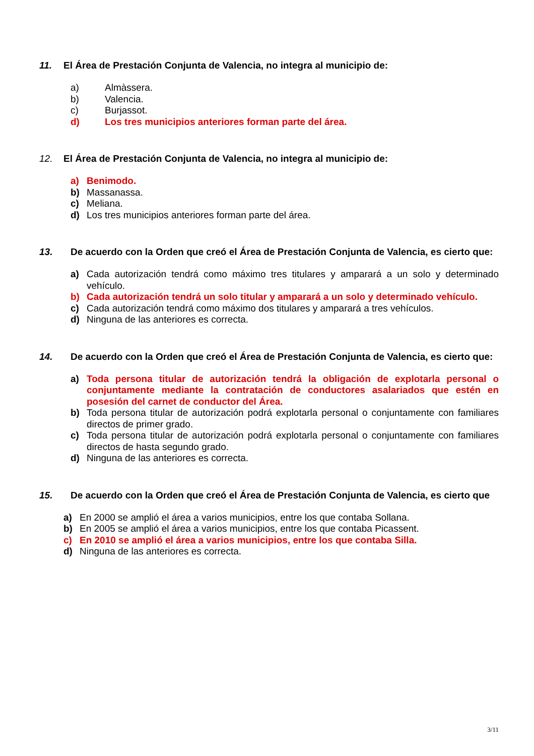11. El Área de Prestación Conjunta de Valencia, no integra al municipio de:
a) Almàssera.
b) Valencia.
c) Burjassot.
d) Los tres municipios anteriores forman parte del área.
12. El Área de Prestación Conjunta de Valencia, no integra al municipio de:
a) Benimodo.
b) Massanassa.
c) Meliana.
d) Los tres municipios anteriores forman parte del área.
13. De acuerdo con la Orden que creó el Área de Prestación Conjunta de Valencia, es cierto que:
a) Cada autorización tendrá como máximo tres titulares y amparará a un solo y determinado vehículo.
b) Cada autorización tendrá un solo titular y amparará a un solo y determinado vehículo.
c) Cada autorización tendrá como máximo dos titulares y amparará a tres vehículos.
d) Ninguna de las anteriores es correcta.
14. De acuerdo con la Orden que creó el Área de Prestación Conjunta de Valencia, es cierto que:
a) Toda persona titular de autorización tendrá la obligación de explotarla personal o conjuntamente mediante la contratación de conductores asalariados que estén en posesión del carnet de conductor del Área.
b) Toda persona titular de autorización podrá explotarla personal o conjuntamente con familiares directos de primer grado.
c) Toda persona titular de autorización podrá explotarla personal o conjuntamente con familiares directos de hasta segundo grado.
d) Ninguna de las anteriores es correcta.
15. De acuerdo con la Orden que creó el Área de Prestación Conjunta de Valencia, es cierto que
a) En 2000 se amplió el área a varios municipios, entre los que contaba Sollana.
b) En 2005 se amplió el área a varios municipios, entre los que contaba Picassent.
c) En 2010 se amplió el área a varios municipios, entre los que contaba Silla.
d) Ninguna de las anteriores es correcta.
3/11